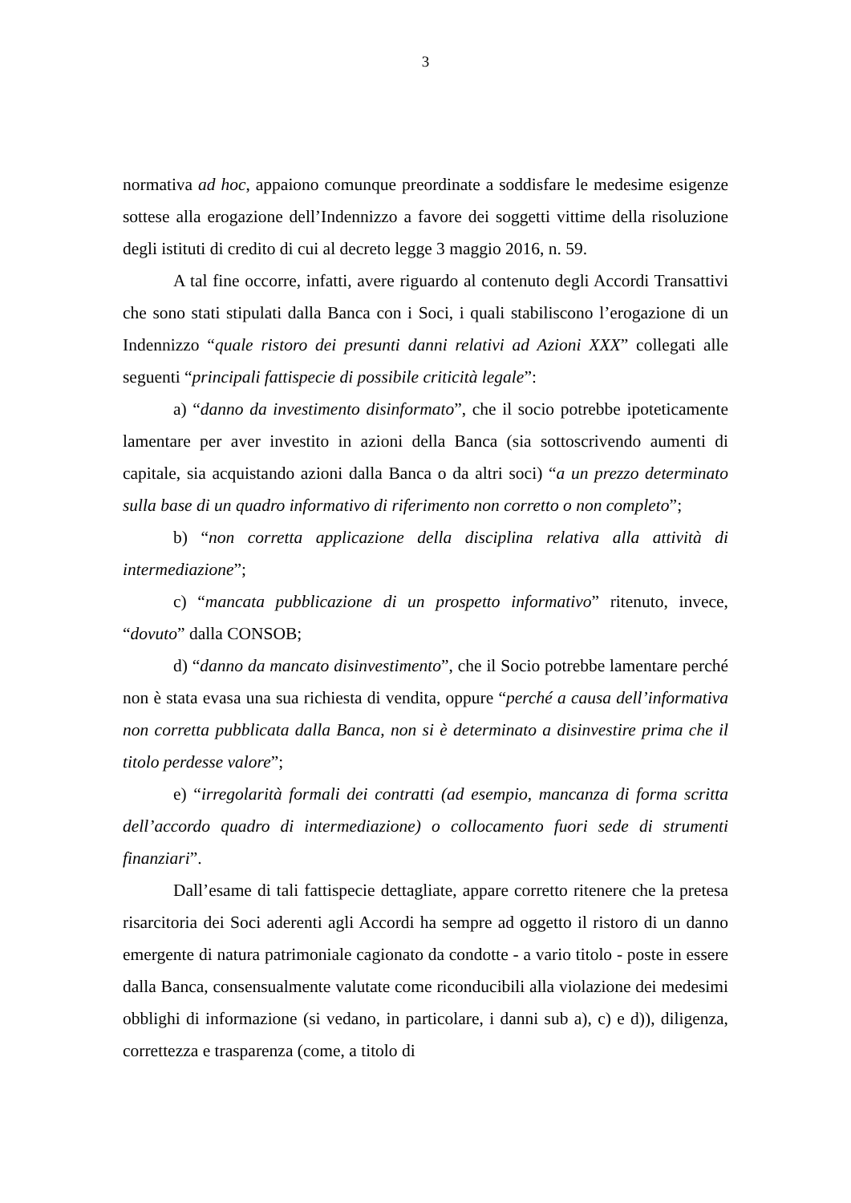3
normativa ad hoc, appaiono comunque preordinate a soddisfare le medesime esigenze sottese alla erogazione dell’Indennizzo a favore dei soggetti vittime della risoluzione degli istituti di credito di cui al decreto legge 3 maggio 2016, n. 59.
A tal fine occorre, infatti, avere riguardo al contenuto degli Accordi Transattivi che sono stati stipulati dalla Banca con i Soci, i quali stabiliscono l’erogazione di un Indennizzo “quale ristoro dei presunti danni relativi ad Azioni XXX” collegati alle seguenti “principali fattispecie di possibile criticità legale”:
a) “danno da investimento disinformato”, che il socio potrebbe ipoteticamente lamentare per aver investito in azioni della Banca (sia sottoscrivendo aumenti di capitale, sia acquistando azioni dalla Banca o da altri soci) “a un prezzo determinato sulla base di un quadro informativo di riferimento non corretto o non completo”;
b) “non corretta applicazione della disciplina relativa alla attività di intermediazione”;
c) “mancata pubblicazione di un prospetto informativo” ritenuto, invece, “dovuto” dalla CONSOB;
d) “danno da mancato disinvestimento”, che il Socio potrebbe lamentare perché non è stata evasa una sua richiesta di vendita, oppure “perché a causa dell’informativa non corretta pubblicata dalla Banca, non si è determinato a disinvestire prima che il titolo perdesse valore”;
e) “irregolarità formali dei contratti (ad esempio, mancanza di forma scritta dell’accordo quadro di intermediazione) o collocamento fuori sede di strumenti finanziari”.
Dall’esame di tali fattispecie dettagliate, appare corretto ritenere che la pretesa risarcitoria dei Soci aderenti agli Accordi ha sempre ad oggetto il ristoro di un danno emergente di natura patrimoniale cagionato da condotte - a vario titolo - poste in essere dalla Banca, consensualmente valutate come riconducibili alla violazione dei medesimi obblighi di informazione (si vedano, in particolare, i danni sub a), c) e d)), diligenza, correttezza e trasparenza (come, a titolo di